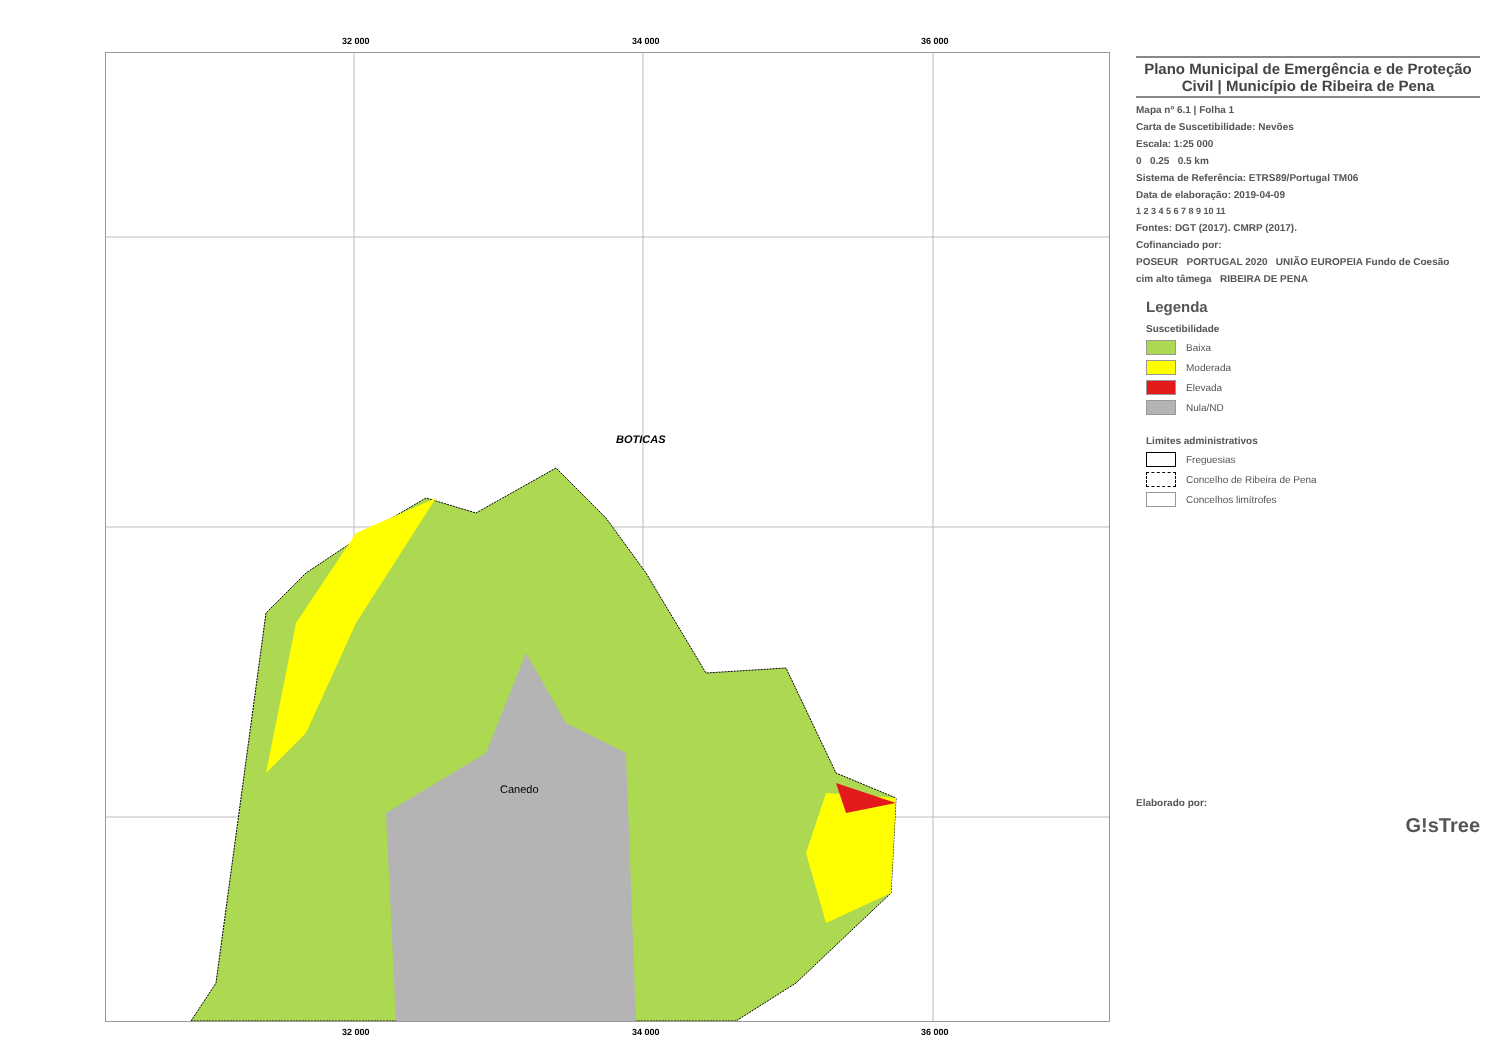32 000 34 000 36 000
BOTICAS
Canedo
32 000 34 000 36 000
Plano Municipal de Emergência e de Proteção Civil | Município de Ribeira de Pena
Mapa nº 6.1 | Folha 1
Carta de Suscetibilidade: Nevões
Escala: 1:25 000
0 0.25 0.5 km
Sistema de Referência: ETRS89/Portugal TM06
Data de elaboração: 2019-04-09
1 2 3 4 5 6 7 8 9 10 11
Fontes: DGT (2017). CMRP (2017).
Cofinanciado por:
POSEUR PORTUGAL 2020 UNIÃO EUROPEIA Fundo de Coesão
cim alto tâmega RIBEIRA DE PENA
Legenda
Suscetibilidade
Baixa
Moderada
Elevada
Nula/ND
Limites administrativos
Freguesias
Concelho de Ribeira de Pena
Concelhos limítrofes
Elaborado por:
G!sTree